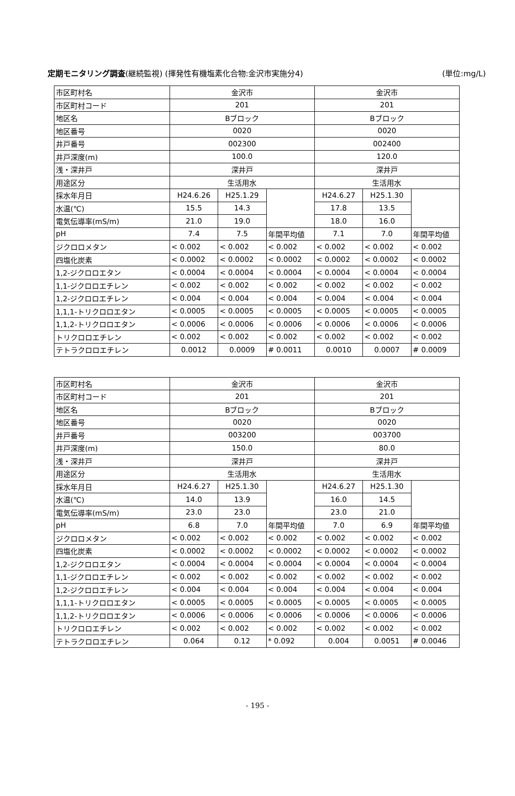定期モニタリング調査(継続監視) (揮発性有機塩素化合物:金沢市実施分4) (単位:mg/L)
| 市区町村名 | 金沢市 | | | 金沢市 | | |
| 市区町村コード | 201 | | | 201 | | |
| 地区名 | Bブロック | | | Bブロック | | |
| 地区番号 | 0020 | | | 0020 | | |
| 井戸番号 | 002300 | | | 002400 | | |
| 井戸深度(m) | 100.0 | | | 120.0 | | |
| 浅・深井戸 | 深井戸 | | | 深井戸 | | |
| 用途区分 | 生活用水 | | | 生活用水 | | |
| 採水年月日 | H24.6.26 | H25.1.29 | | H24.6.27 | H25.1.30 | |
| 水温(℃) | 15.5 | 14.3 | | 17.8 | 13.5 | |
| 電気伝導率(mS/m) | 21.0 | 19.0 | | 18.0 | 16.0 | |
| pH | 7.4 | 7.5 | 年間平均値 | 7.1 | 7.0 | 年間平均値 |
| ジクロロメタン | < 0.002 | < 0.002 | < 0.002 | < 0.002 | < 0.002 | < 0.002 |
| 四塩化炭素 | < 0.0002 | < 0.0002 | < 0.0002 | < 0.0002 | < 0.0002 | < 0.0002 |
| 1,2-ジクロロエタン | < 0.0004 | < 0.0004 | < 0.0004 | < 0.0004 | < 0.0004 | < 0.0004 |
| 1,1-ジクロロエチレン | < 0.002 | < 0.002 | < 0.002 | < 0.002 | < 0.002 | < 0.002 |
| 1,2-ジクロロエチレン | < 0.004 | < 0.004 | < 0.004 | < 0.004 | < 0.004 | < 0.004 |
| 1,1,1-トリクロロエタン | < 0.0005 | < 0.0005 | < 0.0005 | < 0.0005 | < 0.0005 | < 0.0005 |
| 1,1,2-トリクロロエタン | < 0.0006 | < 0.0006 | < 0.0006 | < 0.0006 | < 0.0006 | < 0.0006 |
| トリクロロエチレン | < 0.002 | < 0.002 | < 0.002 | < 0.002 | < 0.002 | < 0.002 |
| テトラクロロエチレン | 0.0012 | 0.0009 | # 0.0011 | 0.0010 | 0.0007 | # 0.0009 |
| 市区町村名 | 金沢市 | | | 金沢市 | | |
| 市区町村コード | 201 | | | 201 | | |
| 地区名 | Bブロック | | | Bブロック | | |
| 地区番号 | 0020 | | | 0020 | | |
| 井戸番号 | 003200 | | | 003700 | | |
| 井戸深度(m) | 150.0 | | | 80.0 | | |
| 浅・深井戸 | 深井戸 | | | 深井戸 | | |
| 用途区分 | 生活用水 | | | 生活用水 | | |
| 採水年月日 | H24.6.27 | H25.1.30 | | H24.6.27 | H25.1.30 | |
| 水温(℃) | 14.0 | 13.9 | | 16.0 | 14.5 | |
| 電気伝導率(mS/m) | 23.0 | 23.0 | | 23.0 | 21.0 | |
| pH | 6.8 | 7.0 | 年間平均値 | 7.0 | 6.9 | 年間平均値 |
| ジクロロメタン | < 0.002 | < 0.002 | < 0.002 | < 0.002 | < 0.002 | < 0.002 |
| 四塩化炭素 | < 0.0002 | < 0.0002 | < 0.0002 | < 0.0002 | < 0.0002 | < 0.0002 |
| 1,2-ジクロロエタン | < 0.0004 | < 0.0004 | < 0.0004 | < 0.0004 | < 0.0004 | < 0.0004 |
| 1,1-ジクロロエチレン | < 0.002 | < 0.002 | < 0.002 | < 0.002 | < 0.002 | < 0.002 |
| 1,2-ジクロロエチレン | < 0.004 | < 0.004 | < 0.004 | < 0.004 | < 0.004 | < 0.004 |
| 1,1,1-トリクロロエタン | < 0.0005 | < 0.0005 | < 0.0005 | < 0.0005 | < 0.0005 | < 0.0005 |
| 1,1,2-トリクロロエタン | < 0.0006 | < 0.0006 | < 0.0006 | < 0.0006 | < 0.0006 | < 0.0006 |
| トリクロロエチレン | < 0.002 | < 0.002 | < 0.002 | < 0.002 | < 0.002 | < 0.002 |
| テトラクロロエチレン | 0.064 | 0.12 | * 0.092 | 0.004 | 0.0051 | # 0.0046 |
- 195 -